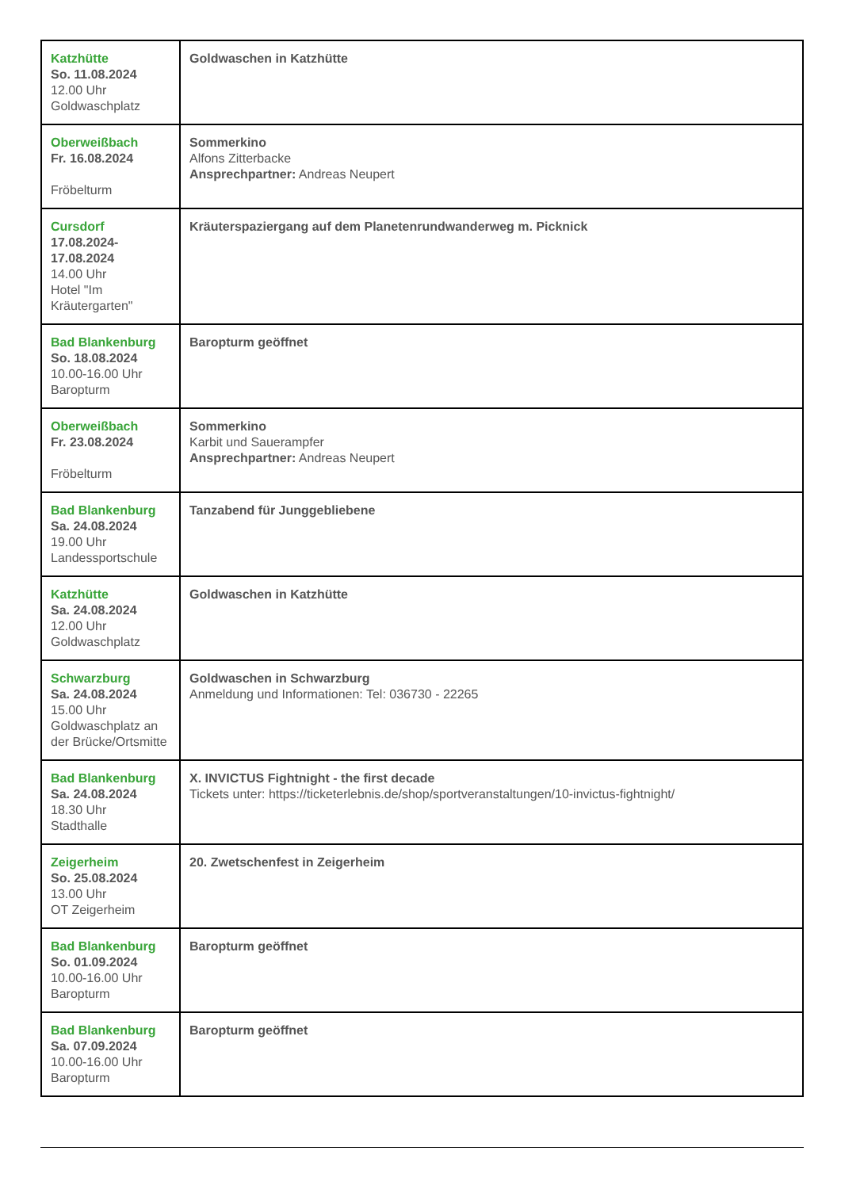| Katzhütte So. 11.08.2024 12.00 Uhr Goldwaschplatz | Goldwaschen in Katzhütte |
| Oberweißbach Fr. 16.08.2024 Fröbelturm | Sommerkino Alfons Zitterbacke Ansprechpartner: Andreas Neupert |
| Cursdorf 17.08.2024- 17.08.2024 14.00 Uhr Hotel "Im Kräutergarten" | Kräuterspaziergang auf dem Planetenrundwanderweg m. Picknick |
| Bad Blankenburg So. 18.08.2024 10.00-16.00 Uhr Baropturm | Baropturm geöffnet |
| Oberweißbach Fr. 23.08.2024 Fröbelturm | Sommerkino Karbit und Sauerampfer Ansprechpartner: Andreas Neupert |
| Bad Blankenburg Sa. 24.08.2024 19.00 Uhr Landessportschule | Tanzabend für Junggebliebene |
| Katzhütte Sa. 24.08.2024 12.00 Uhr Goldwaschplatz | Goldwaschen in Katzhütte |
| Schwarzburg Sa. 24.08.2024 15.00 Uhr Goldwaschplatz an der Brücke/Ortsmitte | Goldwaschen in Schwarzburg Anmeldung und Informationen: Tel: 036730 - 22265 |
| Bad Blankenburg Sa. 24.08.2024 18.30 Uhr Stadthalle | X. INVICTUS Fightnight - the first decade Tickets unter: https://ticketerlebnis.de/shop/sportveranstaltungen/10-invictus-fightnight/ |
| Zeigerheim So. 25.08.2024 13.00 Uhr OT Zeigerheim | 20. Zwetschenfest in Zeigerheim |
| Bad Blankenburg So. 01.09.2024 10.00-16.00 Uhr Baropturm | Baropturm geöffnet |
| Bad Blankenburg Sa. 07.09.2024 10.00-16.00 Uhr Baropturm | Baropturm geöffnet |